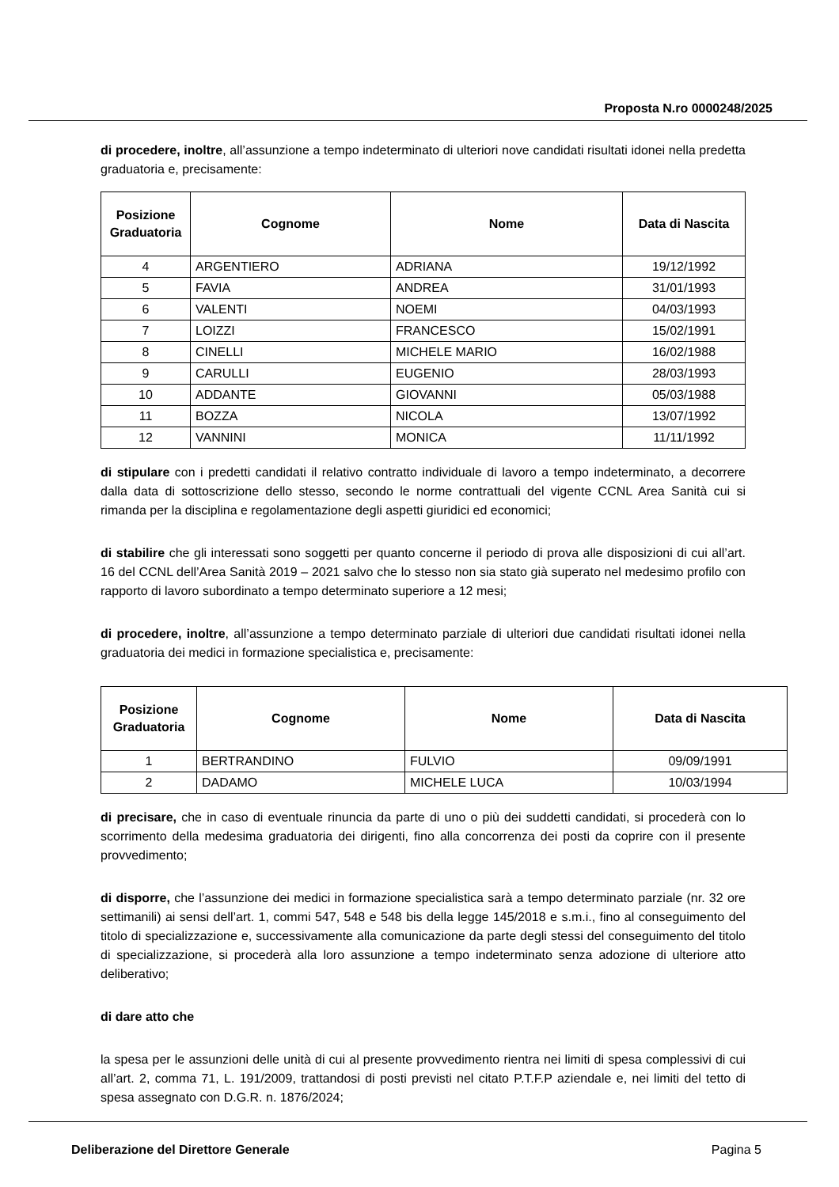Proposta N.ro 0000248/2025
di procedere, inoltre, all’assunzione a tempo indeterminato di ulteriori nove candidati risultati idonei nella predetta graduatoria e, precisamente:
| Posizione Graduatoria | Cognome | Nome | Data di Nascita |
| --- | --- | --- | --- |
| 4 | ARGENTIERO | ADRIANA | 19/12/1992 |
| 5 | FAVIA | ANDREA | 31/01/1993 |
| 6 | VALENTI | NOEMI | 04/03/1993 |
| 7 | LOIZZI | FRANCESCO | 15/02/1991 |
| 8 | CINELLI | MICHELE MARIO | 16/02/1988 |
| 9 | CARULLI | EUGENIO | 28/03/1993 |
| 10 | ADDANTE | GIOVANNI | 05/03/1988 |
| 11 | BOZZA | NICOLA | 13/07/1992 |
| 12 | VANNINI | MONICA | 11/11/1992 |
di stipulare con i predetti candidati il relativo contratto individuale di lavoro a tempo indeterminato, a decorrere dalla data di sottoscrizione dello stesso, secondo le norme contrattuali del vigente CCNL Area Sanità cui si rimanda per la disciplina e regolamentazione degli aspetti giuridici ed economici;
di stabilire che gli interessati sono soggetti per quanto concerne il periodo di prova alle disposizioni di cui all’art. 16 del CCNL dell’Area Sanità 2019 – 2021 salvo che lo stesso non sia stato già superato nel medesimo profilo con rapporto di lavoro subordinato a tempo determinato superiore a 12 mesi;
di procedere, inoltre, all’assunzione a tempo determinato parziale di ulteriori due candidati risultati idonei nella graduatoria dei medici in formazione specialistica e, precisamente:
| Posizione Graduatoria | Cognome | Nome | Data di Nascita |
| --- | --- | --- | --- |
| 1 | BERTRANDINO | FULVIO | 09/09/1991 |
| 2 | DADAMO | MICHELE LUCA | 10/03/1994 |
di precisare, che in caso di eventuale rinuncia da parte di uno o più dei suddetti candidati, si procederà con lo scorrimento della medesima graduatoria dei dirigenti, fino alla concorrenza dei posti da coprire con il presente provvedimento;
di disporre, che l’assunzione dei medici in formazione specialistica sarà a tempo determinato parziale (nr. 32 ore settimanili) ai sensi dell’art. 1, commi 547, 548 e 548 bis della legge 145/2018 e s.m.i., fino al conseguimento del titolo di specializzazione e, successivamente alla comunicazione da parte degli stessi del conseguimento del titolo di specializzazione, si procederà alla loro assunzione a tempo indeterminato senza adozione di ulteriore atto deliberativo;
di dare atto che
la spesa per le assunzioni delle unità di cui al presente provvedimento rientra nei limiti di spesa complessivi di cui all’art. 2, comma 71, L. 191/2009, trattandosi di posti previsti nel citato P.T.F.P aziendale e, nei limiti del tetto di spesa assegnato con D.G.R. n. 1876/2024;
Deliberazione del Direttore Generale Pagina 5